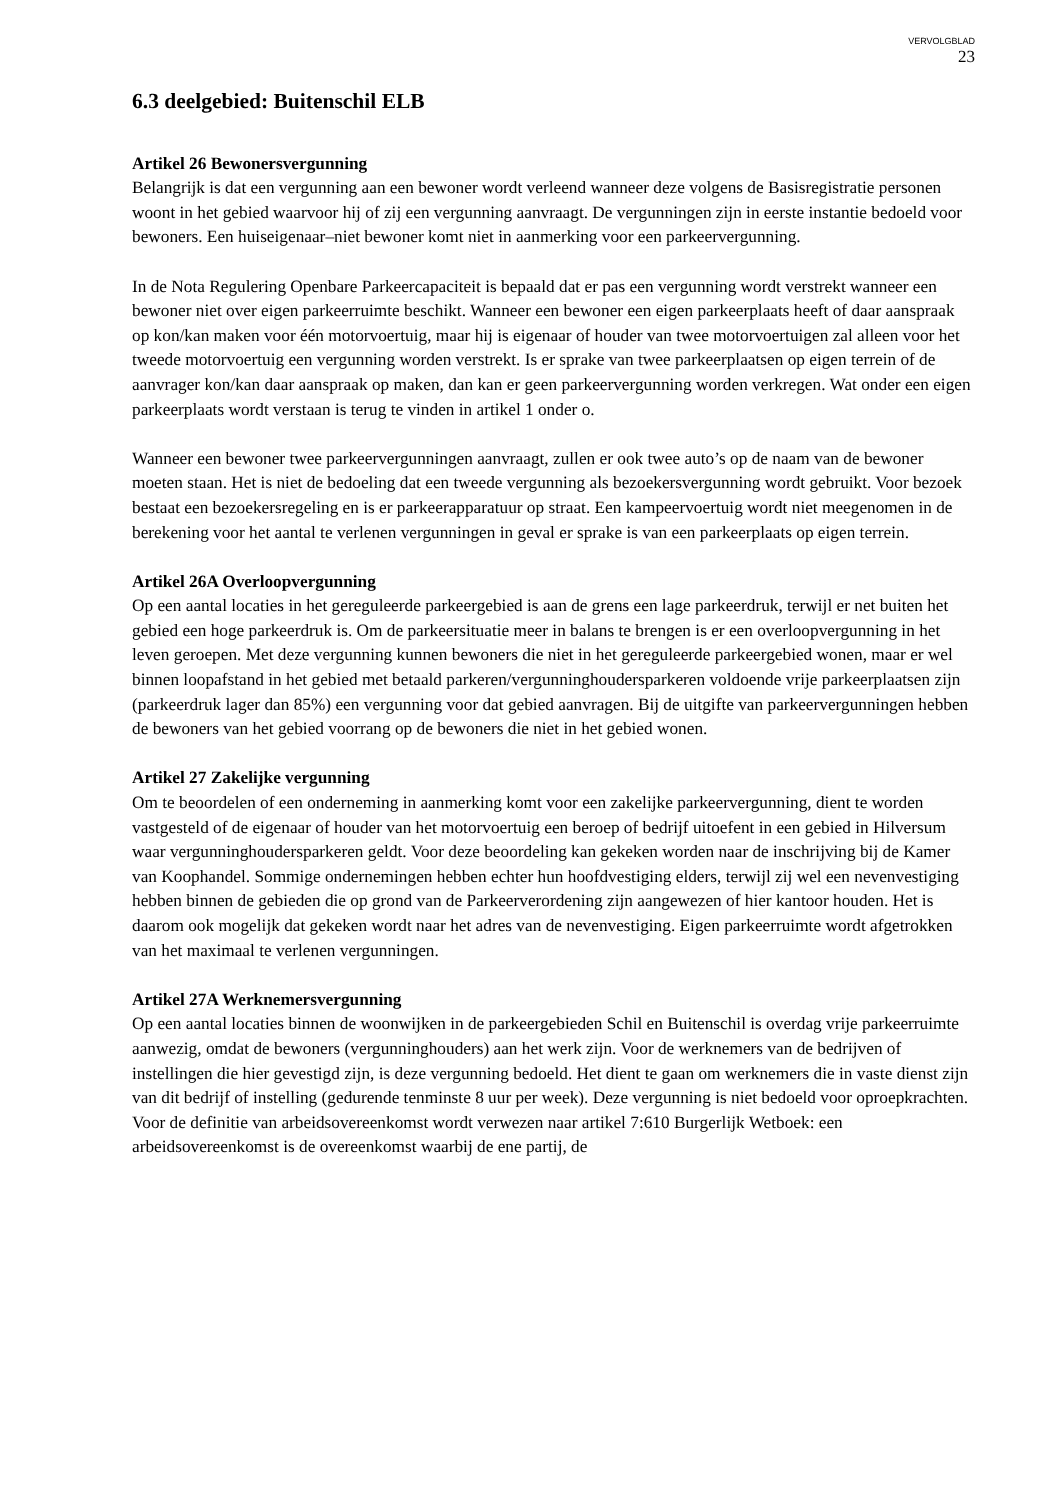VERVOLGBLAD
23
6.3 deelgebied: Buitenschil ELB
Artikel 26 Bewonersvergunning
Belangrijk is dat een vergunning aan een bewoner wordt verleend wanneer deze volgens de Basisregistratie personen woont in het gebied waarvoor hij of zij een vergunning aanvraagt. De vergunningen zijn in eerste instantie bedoeld voor bewoners. Een huiseigenaar–niet bewoner komt niet in aanmerking voor een parkeervergunning.
In de Nota Regulering Openbare Parkeercapaciteit is bepaald dat er pas een vergunning wordt verstrekt wanneer een bewoner niet over eigen parkeerruimte beschikt. Wanneer een bewoner een eigen parkeerplaats heeft of daar aanspraak op kon/kan maken voor één motorvoertuig, maar hij is eigenaar of houder van twee motorvoertuigen zal alleen voor het tweede motorvoertuig een vergunning worden verstrekt. Is er sprake van twee parkeerplaatsen op eigen terrein of de aanvrager kon/kan daar aanspraak op maken, dan kan er geen parkeervergunning worden verkregen. Wat onder een eigen parkeerplaats wordt verstaan is terug te vinden in artikel 1 onder o.
Wanneer een bewoner twee parkeervergunningen aanvraagt, zullen er ook twee auto’s op de naam van de bewoner moeten staan. Het is niet de bedoeling dat een tweede vergunning als bezoekersvergunning wordt gebruikt. Voor bezoek bestaat een bezoekersregeling en is er parkeerapparatuur op straat. Een kampeervoertuig wordt niet meegenomen in de berekening voor het aantal te verlenen vergunningen in geval er sprake is van een parkeerplaats op eigen terrein.
Artikel 26A Overloopvergunning
Op een aantal locaties in het gereguleerde parkeergebied is aan de grens een lage parkeerdruk, terwijl er net buiten het gebied een hoge parkeerdruk is. Om de parkeersituatie meer in balans te brengen is er een overloopvergunning in het leven geroepen. Met deze vergunning kunnen bewoners die niet in het gereguleerde parkeergebied wonen, maar er wel binnen loopafstand in het gebied met betaald parkeren/vergunninghoudersparkeren voldoende vrije parkeerplaatsen zijn (parkeerdruk lager dan 85%) een vergunning voor dat gebied aanvragen. Bij de uitgifte van parkeervergunningen hebben de bewoners van het gebied voorrang op de bewoners die niet in het gebied wonen.
Artikel 27 Zakelijke vergunning
Om te beoordelen of een onderneming in aanmerking komt voor een zakelijke parkeervergunning, dient te worden vastgesteld of de eigenaar of houder van het motorvoertuig een beroep of bedrijf uitoefent in een gebied in Hilversum waar vergunninghoudersparkeren geldt. Voor deze beoordeling kan gekeken worden naar de inschrijving bij de Kamer van Koophandel. Sommige ondernemingen hebben echter hun hoofdvestiging elders, terwijl zij wel een nevenvestiging hebben binnen de gebieden die op grond van de Parkeerverordening zijn aangewezen of hier kantoor houden. Het is daarom ook mogelijk dat gekeken wordt naar het adres van de nevenvestiging. Eigen parkeerruimte wordt afgetrokken van het maximaal te verlenen vergunningen.
Artikel 27A Werknemersvergunning
Op een aantal locaties binnen de woonwijken in de parkeergebieden Schil en Buitenschil is overdag vrije parkeerruimte aanwezig, omdat de bewoners (vergunninghouders) aan het werk zijn. Voor de werknemers van de bedrijven of instellingen die hier gevestigd zijn, is deze vergunning bedoeld. Het dient te gaan om werknemers die in vaste dienst zijn van dit bedrijf of instelling (gedurende tenminste 8 uur per week). Deze vergunning is niet bedoeld voor oproepkrachten. Voor de definitie van arbeidsovereenkomst wordt verwezen naar artikel 7:610 Burgerlijk Wetboek: een arbeidsovereenkomst is de overeenkomst waarbij de ene partij, de